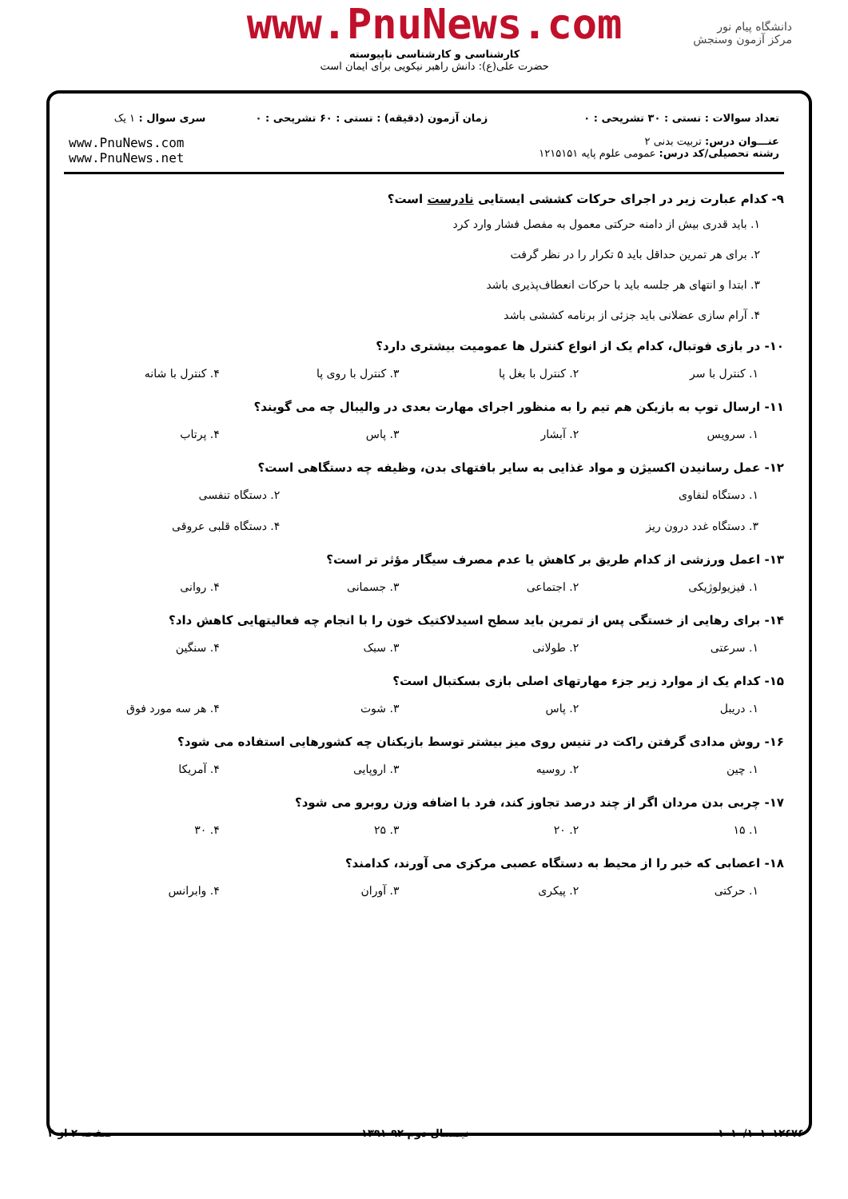دانشگاه پیام نور
مرکز آزمون وسنجش
www.PnuNews.com
کارشناسی و کارشناسی ناپیوسته
حضرت علی(ع): دانش راهبر نیکویی برای ایمان است
| تعداد سوالات : تستی : ۳۰ تشریحی : ۰ | زمان آزمون (دقیقه) : تستی : ۶۰ تشریحی : ۰ | سری سوال : ۱ یک |
| عنـــوان درس: تربیت بدنی ۲ رشته تحصیلی/کد درس: عمومی علوم پایه ۱۲۱۵۱۵۱ | | www.PnuNews.com www.PnuNews.net |
۹- کدام عبارت زیر در اجرای حرکات کششی ایستایی نادرست است؟
۱. باید قدری بیش از دامنه حرکتی معمول به مفصل فشار وارد کرد
۲. برای هر تمرین حداقل باید ۵ تکرار را در نظر گرفت
۳. ابتدا و انتهای هر جلسه باید با حرکات انعطاف‌پذیری باشد
۴. آرام سازی عضلانی باید جزئی از برنامه کششی باشد
۱۰- در بازی فوتبال، کدام یک از انواع کنترل ها عمومیت بیشتری دارد؟
| ۱. کنترل با سر | ۲. کنترل با بغل پا | ۳. کنترل با روی پا | ۴. کنترل با شانه |
۱۱- ارسال توپ به بازیکن هم تیم را به منظور اجرای مهارت بعدی در والیبال چه می گویند؟
| ۱. سرویس | ۲. آبشار | ۳. پاس | ۴. پرتاب |
۱۲- عمل رسانیدن اکسیژن و مواد غذایی به سایر بافتهای بدن، وظیفه چه دستگاهی است؟
| ۱. دستگاه لنفاوی | ۲. دستگاه تنفسی |
| ۳. دستگاه غدد درون ریز | ۴. دستگاه قلبی عروقی |
۱۳- اعمل ورزشی از کدام طریق بر کاهش یا عدم مصرف سیگار مؤثر تر است؟
| ۱. فیزیولوژیکی | ۲. اجتماعی | ۳. جسمانی | ۴. روانی |
۱۴- برای رهایی از خستگی پس از تمرین باید سطح اسیدلاکتیک خون را با انجام چه فعالیتهایی کاهش داد؟
| ۱. سرعتی | ۲. طولانی | ۳. سبک | ۴. سنگین |
۱۵- کدام یک از موارد زیر جزء مهارتهای اصلی بازی بسکتبال است؟
| ۱. دریبل | ۲. پاس | ۳. شوت | ۴. هر سه مورد فوق |
۱۶- روش مدادی گرفتن راکت در تنیس روی میز بیشتر توسط بازیکنان چه کشورهایی استفاده می شود؟
| ۱. چین | ۲. روسیه | ۳. اروپایی | ۴. آمریکا |
۱۷- چربی بدن مردان اگر از چند درصد تجاوز کند، فرد با اضافه وزن روبرو می شود؟
| ۱. ۱۵ | ۲. ۲۰ | ۳. ۲۵ | ۴. ۳۰ |
۱۸- اعصابی که خبر را از محیط به دستگاه عصبی مرکزی می آورند، کدامند؟
| ۱. حرکتی | ۲. پیکری | ۳. آوران | ۴. وابرانس |
۱۰۱۰/۱۰۱۰۱۲۶۷۶ نیمسال دوم ۹۲-۱۳۹۱ صفحه ۲ از ۴